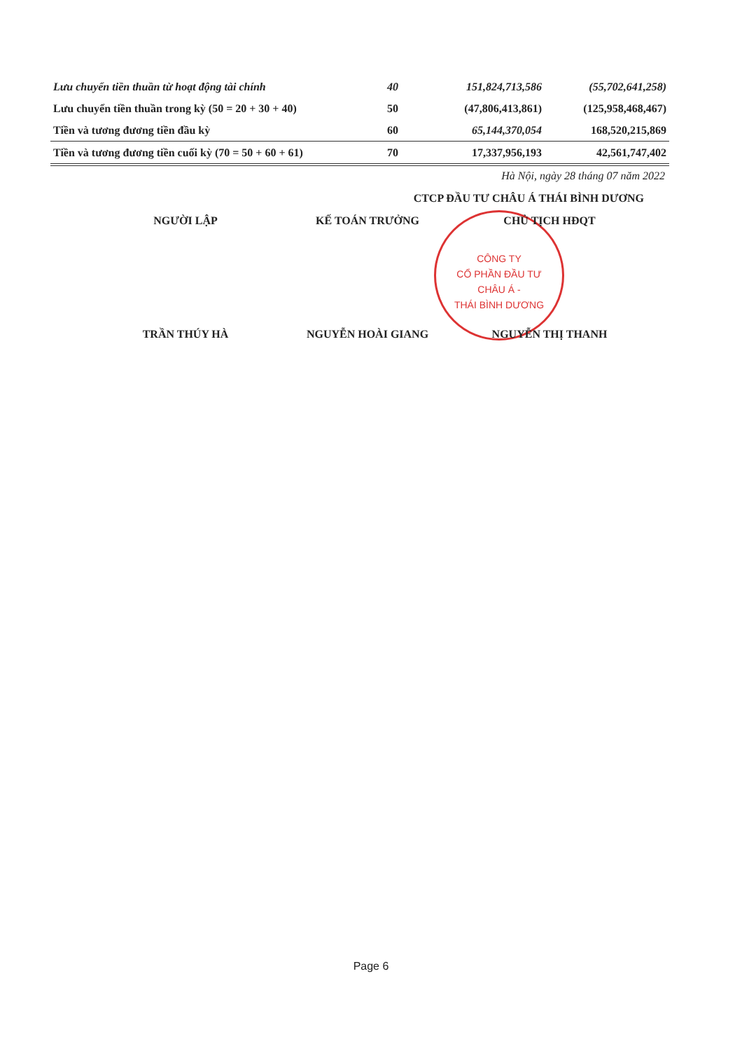CÔNG TY
CỔ PHẦN ĐẦU TƯ
CHÂU Á -
THÁI BÌNH DƯƠNG
| Lưu chuyển tiền thuần từ hoạt động tài chính | 40 | 151,824,713,586 | (55,702,641,258) |
| Lưu chuyển tiền thuần trong kỳ (50 = 20 + 30 + 40) | 50 | (47,806,413,861) | (125,958,468,467) |
| Tiền và tương đương tiền đầu kỳ | 60 | 65,144,370,054 | 168,520,215,869 |
| Tiền và tương đương tiền cuối kỳ (70 = 50 + 60 + 61) | 70 | 17,337,956,193 | 42,561,747,402 |
Hà Nội, ngày 28 tháng 07 năm 2022
CTCP ĐẦU TƯ CHÂU Á THÁI BÌNH DƯƠNG
NGƯỜI LẬP KẾ TOÁN TRƯỞNG CHỦ TỊCH HĐQT
TRẦN THÚY HÀ NGUYỄN HOÀI GIANG NGUYỄN THỊ THANH
Page 6